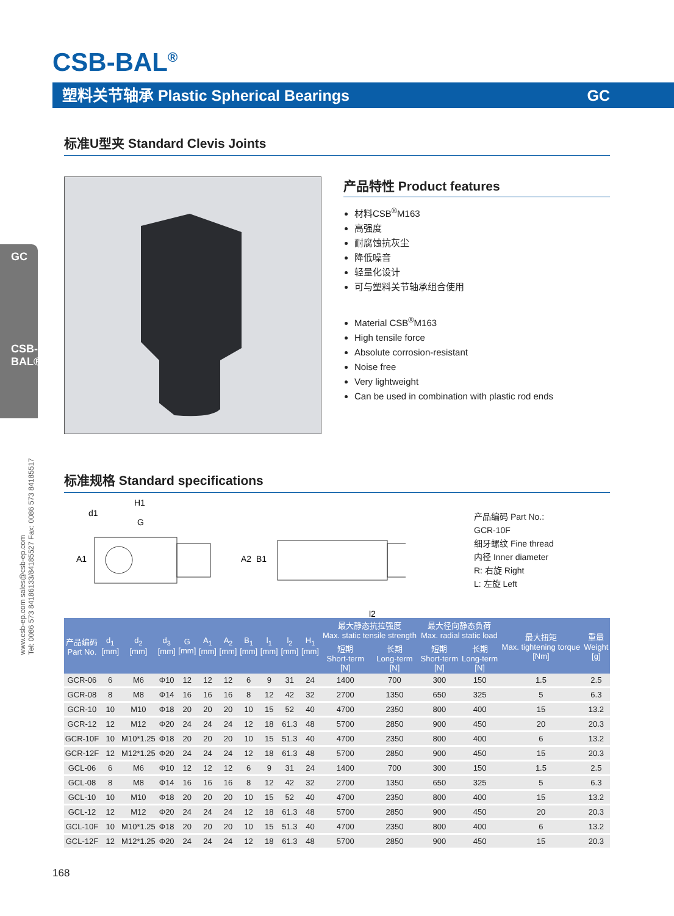CSB-BAL<sup>®</sup>
塑料关节轴承 Plastic Spherical Bearings GC
GC
CSB-BAL®
标准U型夹 Standard Clevis Joints
产品特性 Product features
材料CSB<sup>®</sup>M163
高强度
耐腐蚀抗灰尘
降低噪音
轻量化设计
可与塑料关节轴承组合使用
Material CSB<sup>®</sup>M163
High tensile force
Absolute corrosion-resistant
Noise free
Very lightweight
Can be used in combination with plastic rod ends
www.csb-ep.com sales@csb-ep.com
Tel: 0086 573 84186133/84185527 Fax: 0086 573 84185517
标准规格 Standard specifications
H1
d1
G
A1
A2
B1
l2
产品编码 Part No.:
GCR-10F
细牙螺纹 Fine thread
内径 Inner diameter
R: 右旋 Right
L: 左旋 Left
| 产品编码 Part No. | d<sub>1</sub> [mm] | d<sub>2</sub> [mm] | d<sub>3</sub> [mm] | G [mm] | A<sub>1</sub> [mm] | A<sub>2</sub> [mm] | B<sub>1</sub> [mm] | l<sub>1</sub> [mm] | l<sub>2</sub> [mm] | H<sub>1</sub> [mm] | 最大静态抗拉强度 Max. static tensile strength | | 最大径向静态负荷 Max. radial static load | | 最大扭矩 Max. tightening torque [Nm] | 重量 Weight [g] |
| --- | --- | --- | --- | --- | --- | --- | --- | --- | --- | --- | --- | --- | --- | --- | --- | --- |
| | | | | | | | | | | | 短期 Short-term [N] | 长期 Long-term [N] | 短期 Short-term [N] | 长期 Long-term [N] | | |
| GCR-06 | 6 | M6 | Φ10 | 12 | 12 | 12 | 6 | 9 | 31 | 24 | 1400 | 700 | 300 | 150 | 1.5 | 2.5 |
| GCR-08 | 8 | M8 | Φ14 | 16 | 16 | 16 | 8 | 12 | 42 | 32 | 2700 | 1350 | 650 | 325 | 5 | 6.3 |
| GCR-10 | 10 | M10 | Φ18 | 20 | 20 | 20 | 10 | 15 | 52 | 40 | 4700 | 2350 | 800 | 400 | 15 | 13.2 |
| GCR-12 | 12 | M12 | Φ20 | 24 | 24 | 24 | 12 | 18 | 61.3 | 48 | 5700 | 2850 | 900 | 450 | 20 | 20.3 |
| GCR-10F | 10 | M10*1.25 | Φ18 | 20 | 20 | 20 | 10 | 15 | 51.3 | 40 | 4700 | 2350 | 800 | 400 | 6 | 13.2 |
| GCR-12F | 12 | M12*1.25 | Φ20 | 24 | 24 | 24 | 12 | 18 | 61.3 | 48 | 5700 | 2850 | 900 | 450 | 15 | 20.3 |
| GCL-06 | 6 | M6 | Φ10 | 12 | 12 | 12 | 6 | 9 | 31 | 24 | 1400 | 700 | 300 | 150 | 1.5 | 2.5 |
| GCL-08 | 8 | M8 | Φ14 | 16 | 16 | 16 | 8 | 12 | 42 | 32 | 2700 | 1350 | 650 | 325 | 5 | 6.3 |
| GCL-10 | 10 | M10 | Φ18 | 20 | 20 | 20 | 10 | 15 | 52 | 40 | 4700 | 2350 | 800 | 400 | 15 | 13.2 |
| GCL-12 | 12 | M12 | Φ20 | 24 | 24 | 24 | 12 | 18 | 61.3 | 48 | 5700 | 2850 | 900 | 450 | 20 | 20.3 |
| GCL-10F | 10 | M10*1.25 | Φ18 | 20 | 20 | 20 | 10 | 15 | 51.3 | 40 | 4700 | 2350 | 800 | 400 | 6 | 13.2 |
| GCL-12F | 12 | M12*1.25 | Φ20 | 24 | 24 | 24 | 12 | 18 | 61.3 | 48 | 5700 | 2850 | 900 | 450 | 15 | 20.3 |
168